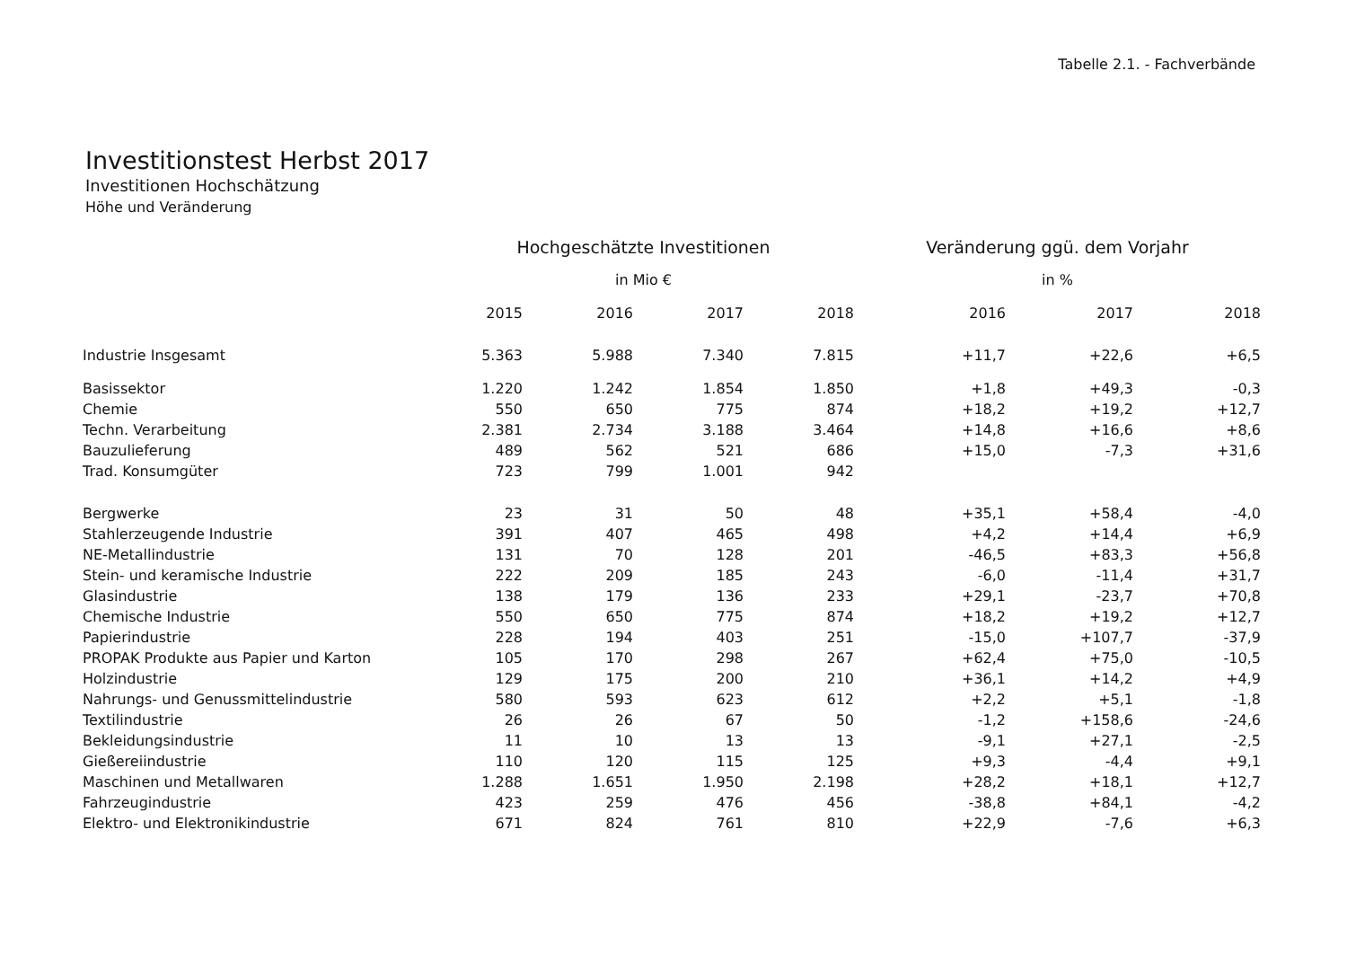Tabelle 2.1. - Fachverbände
Investitionstest Herbst 2017
Investitionen Hochschätzung
Höhe und Veränderung
| | Hochgeschätzte Investitionen | | | | Veränderung ggü. dem Vorjahr | | |
| --- | --- | --- | --- | --- | --- | --- | --- |
| | in Mio € | | | | in % | | |
| | 2015 | 2016 | 2017 | 2018 | 2016 | 2017 | 2018 |
| Industrie Insgesamt | 5.363 | 5.988 | 7.340 | 7.815 | +11,7 | +22,6 | +6,5 |
| Basissektor | 1.220 | 1.242 | 1.854 | 1.850 | +1,8 | +49,3 | -0,3 |
| Chemie | 550 | 650 | 775 | 874 | +18,2 | +19,2 | +12,7 |
| Techn. Verarbeitung | 2.381 | 2.734 | 3.188 | 3.464 | +14,8 | +16,6 | +8,6 |
| Bauzulieferung | 489 | 562 | 521 | 686 | +15,0 | -7,3 | +31,6 |
| Trad. Konsumgüter | 723 | 799 | 1.001 | 942 | | | |
| Bergwerke | 23 | 31 | 50 | 48 | +35,1 | +58,4 | -4,0 |
| Stahlerzeugende Industrie | 391 | 407 | 465 | 498 | +4,2 | +14,4 | +6,9 |
| NE-Metallindustrie | 131 | 70 | 128 | 201 | -46,5 | +83,3 | +56,8 |
| Stein- und keramische Industrie | 222 | 209 | 185 | 243 | -6,0 | -11,4 | +31,7 |
| Glasindustrie | 138 | 179 | 136 | 233 | +29,1 | -23,7 | +70,8 |
| Chemische Industrie | 550 | 650 | 775 | 874 | +18,2 | +19,2 | +12,7 |
| Papierindustrie | 228 | 194 | 403 | 251 | -15,0 | +107,7 | -37,9 |
| PROPAK Produkte aus Papier und Karton | 105 | 170 | 298 | 267 | +62,4 | +75,0 | -10,5 |
| Holzindustrie | 129 | 175 | 200 | 210 | +36,1 | +14,2 | +4,9 |
| Nahrungs- und Genussmittelindustrie | 580 | 593 | 623 | 612 | +2,2 | +5,1 | -1,8 |
| Textilindustrie | 26 | 26 | 67 | 50 | -1,2 | +158,6 | -24,6 |
| Bekleidungsindustrie | 11 | 10 | 13 | 13 | -9,1 | +27,1 | -2,5 |
| Gießereiindustrie | 110 | 120 | 115 | 125 | +9,3 | -4,4 | +9,1 |
| Maschinen und Metallwaren | 1.288 | 1.651 | 1.950 | 2.198 | +28,2 | +18,1 | +12,7 |
| Fahrzeugindustrie | 423 | 259 | 476 | 456 | -38,8 | +84,1 | -4,2 |
| Elektro- und Elektronikindustrie | 671 | 824 | 761 | 810 | +22,9 | -7,6 | +6,3 |